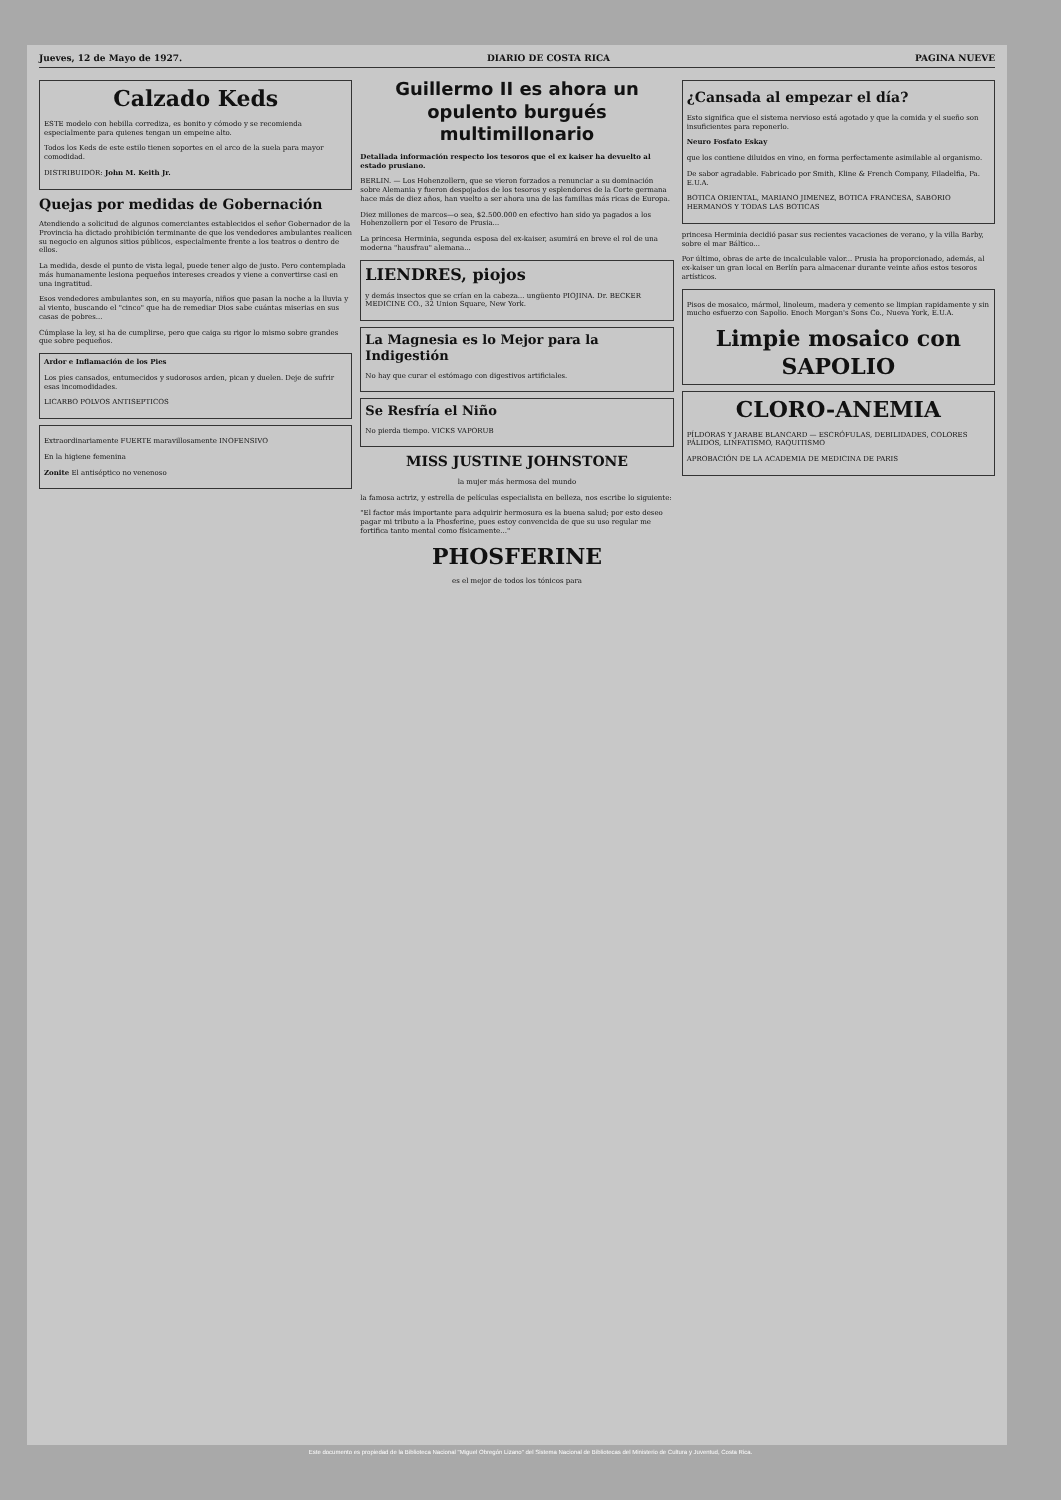Jueves, 12 de Mayo de 1927. DIARIO DE COSTA RICA PAGINA NUEVE
Calzado Keds
ESTE modelo con hebilla corrediza, es bonito y cómodo y se recomienda especialmente para quienes tengan un empeine alto.
Todos los Keds de este estilo tienen soportes en el arco de la suela para mayor comodidad.
DISTRIBUIDOR: John M. Keith Jr.
Quejas por medidas de Gobernación
Atendiendo a solicitud de algunos comerciantes establecidos el señor Gobernador de la Provincia ha dictado prohibición terminante de que los vendedores ambulantes realicen su negocio en algunos sitios públicos, especialmente frente a los teatros o dentro de ellos.
La medida, desde el punto de vista legal, puede tener algo de justo. Pero contemplada más humanamente lesiona pequeños intereses creados y viene a convertirse casi en una ingratitud.
Esos vendedores ambulantes son, en su mayoría, niños que pasan la noche a la lluvia y al viento, buscando el "cinco" que ha de remediar Dios sabe cuántas miserias en sus casas de pobres...
Cúmplase la ley, si ha de cumplirse, pero que caiga su rigor lo mismo sobre grandes que sobre pequeños.
Ardor e Inflamación de los Pies
Los pies cansados, entumecidos y sudorosos arden, pican y duelen. Deje de sufrir esas incomodidades.
LICARBO POLVOS ANTISEPTICOS
Extraordinariamente FUERTE maravillosamente INOFENSIVO
En la higiene femenina
Zonite El antiséptico no venenoso
Guillermo II es ahora un opulento burgués multimillonario
Detallada información respecto los tesoros que el ex kaiser ha devuelto al estado prusiano.
BERLIN. — Los Hohenzollern, que se vieron forzados a renunciar a su dominación sobre Alemania y fueron despojados de los tesoros y esplendores de la Corte germana hace más de diez años, han vuelto a ser ahora una de las familias más ricas de Europa.
Diez millones de marcos—o sea, $2.500.000 en efectivo han sido ya pagados a los Hohenzollern por el Tesoro de Prusia...
La princesa Herminia, segunda esposa del ex-kaiser, asumirá en breve el rol de una moderna "hausfrau" alemana...
LIENDRES, piojos
y demás insectos que se crían en la cabeza... ungüento PIOJINA. Dr. BECKER MEDICINE CO., 32 Union Square, New York.
La Magnesia es lo Mejor para la Indigestión
No hay que curar el estómago con digestivos artificiales.
Se Resfría el Niño
No pierda tiempo. VICKS VAPORUB
MISS JUSTINE JOHNSTONE
la mujer más hermosa del mundo
la famosa actriz, y estrella de películas especialista en belleza, nos escribe lo siguiente:
"El factor más importante para adquirir hermosura es la buena salud; por esto deseo pagar mi tributo a la Phosferine, pues estoy convencida de que su uso regular me fortifica tanto mental como físicamente..."
PHOSFERINE
es el mejor de todos los tónicos para
¿Cansada al empezar el día?
Esto significa que el sistema nervioso está agotado y que la comida y el sueño son insuficientes para reponerlo.
Neuro Fosfato Eskay
que los contiene diluidos en vino, en forma perfectamente asimilable al organismo.
De sabor agradable. Fabricado por Smith, Kline & French Company, Filadelfia, Pa. E.U.A.
BOTICA ORIENTAL, MARIANO JIMENEZ, BOTICA FRANCESA, SABORIO HERMANOS Y TODAS LAS BOTICAS
princesa Herminia decidió pasar sus recientes vacaciones de verano, y la villa Barby, sobre el mar Báltico...
Por último, obras de arte de incalculable valor... Prusia ha proporcionado, además, al ex-kaiser un gran local en Berlín para almacenar durante veinte años estos tesoros artísticos.
Pisos de mosaico, mármol, linoleum, madera y cemento se limpian rapidamente y sin mucho esfuerzo con Sapolio. Enoch Morgan's Sons Co., Nueva York, E.U.A.
Limpie mosaico con SAPOLIO
CLORO-ANEMIA
PÍLDORAS Y JARABE BLANCARD — ESCRÓFULAS, DEBILIDADES, COLORES PÁLIDOS, LINFATISMO, RAQUITISMO
APROBACIÓN DE LA ACADEMIA DE MEDICINA DE PARIS
Este documento es propiedad de la Biblioteca Nacional "Miguel Obregón Lizano" del Sistema Nacional de Bibliotecas del Ministerio de Cultura y Juventud, Costa Rica.